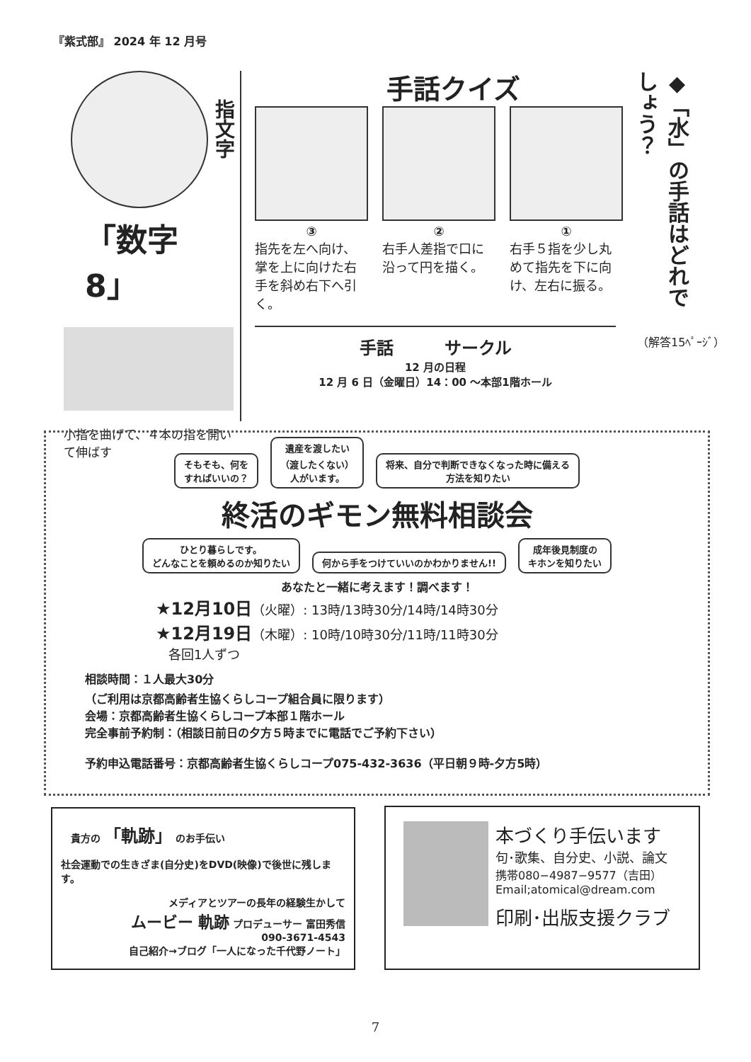『紫式部』 2024 年 12 月号
指文字
「数字 8」
小指を曲げて、４本の指を開いて伸ばす
手話クイズ
③
指先を左へ向け、掌を上に向けた右手を斜め右下へ引く。
②
右手人差指で口に沿って円を描く。
①
右手５指を少し丸めて指先を下に向け、左右に振る。
◆「水」の手話はどれでしょう？
（解答15ﾍﾟｰｼﾞ）
手話　　　サークル
12 月の日程
12 月 6 日（金曜日）14：00 ～本部1階ホール
そもそも、何を
すればいいの？ 遺産を渡したい
（渡したくない）
人がいます。 将来、自分で判断できなくなった時に備える
方法を知りたい
終活のギモン無料相談会
ひとり暮らしです。
どんなことを頼めるのか知りたい 何から手をつけていいのかわかりません!! 成年後見制度の
キホンを知りたい
あなたと一緒に考えます！調べます！
★12月10日（火曜）: 13時/13時30分/14時/14時30分
★12月19日（木曜）: 10時/10時30分/11時/11時30分
　各回1人ずつ
相談時間：１人最大30分
（ご利用は京都高齢者生協くらしコープ組合員に限ります）
会場：京都高齢者生協くらしコープ本部１階ホール
完全事前予約制：（相談日前日の夕方５時までに電話でご予約下さい）
予約申込電話番号：京都高齢者生協くらしコープ075-432-3636（平日朝９時-夕方5時）
　貴方の 「軌跡」 のお手伝い
社会運動での生きざま(自分史)をDVD(映像)で後世に残します。
メディアとツアーの長年の経験生かして
ムービー 軌跡 プロデューサー 富田秀信
090-3671-4543
自己紹介→ブログ「一人になった千代野ノート」
本づくり手伝います
句･歌集、自分史、小説、論文
携帯080−4987−9577（吉田）
Email;atomical@dream.com
印刷･出版支援クラブ
7